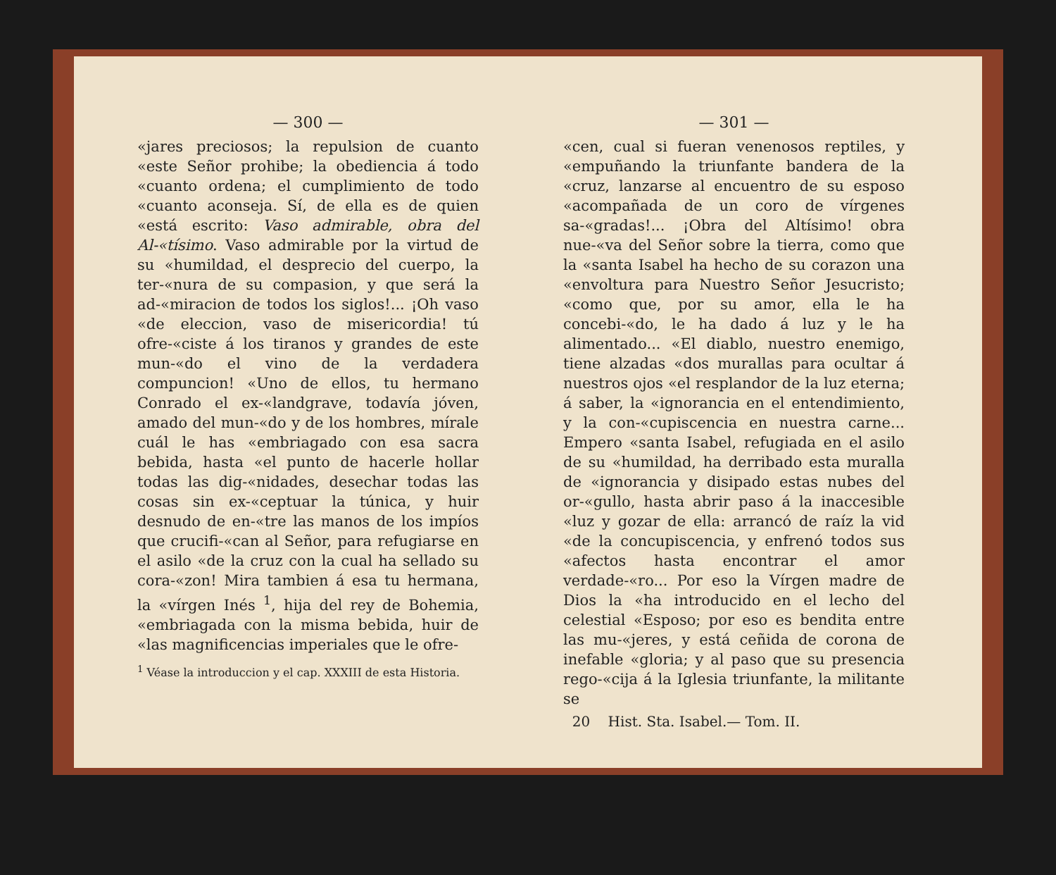— 300 —
«jares preciosos; la repulsion de cuanto «este Señor prohibe; la obediencia á todo «cuanto ordena; el cumplimiento de todo «cuanto aconseja. Sí, de ella es de quien «está escrito: Vaso admirable, obra del Al-«tísimo. Vaso admirable por la virtud de su «humildad, el desprecio del cuerpo, la ter-«nura de su compasion, y que será la ad-«miracion de todos los siglos!... ¡Oh vaso «de eleccion, vaso de misericordia! tú ofre-«ciste á los tiranos y grandes de este mun-«do el vino de la verdadera compuncion! «Uno de ellos, tu hermano Conrado el ex-«landgrave, todavía jóven, amado del mun-«do y de los hombres, mírale cuál le has «embriagado con esa sacra bebida, hasta «el punto de hacerle hollar todas las dig-«nidades, desechar todas las cosas sin ex-«ceptuar la túnica, y huir desnudo de en-«tre las manos de los impíos que crucifi-«can al Señor, para refugiarse en el asilo «de la cruz con la cual ha sellado su cora-«zon! Mira tambien á esa tu hermana, la «vírgen Inés <sup>1</sup>, hija del rey de Bohemia, «embriagada con la misma bebida, huir de «las magnificencias imperiales que le ofre-
<sup>1</sup> Véase la introduccion y el cap. XXXIII de esta Historia.
— 301 —
«cen, cual si fueran venenosos reptiles, y «empuñando la triunfante bandera de la «cruz, lanzarse al encuentro de su esposo «acompañada de un coro de vírgenes sa-«gradas!... ¡Obra del Altísimo! obra nue-«va del Señor sobre la tierra, como que la «santa Isabel ha hecho de su corazon una «envoltura para Nuestro Señor Jesucristo; «como que, por su amor, ella le ha concebi-«do, le ha dado á luz y le ha alimentado... «El diablo, nuestro enemigo, tiene alzadas «dos murallas para ocultar á nuestros ojos «el resplandor de la luz eterna; á saber, la «ignorancia en el entendimiento, y la con-«cupiscencia en nuestra carne... Empero «santa Isabel, refugiada en el asilo de su «humildad, ha derribado esta muralla de «ignorancia y disipado estas nubes del or-«gullo, hasta abrir paso á la inaccesible «luz y gozar de ella: arrancó de raíz la vid «de la concupiscencia, y enfrenó todos sus «afectos hasta encontrar el amor verdade-«ro... Por eso la Vírgen madre de Dios la «ha introducido en el lecho del celestial «Esposo; por eso es bendita entre las mu-«jeres, y está ceñida de corona de inefable «gloria; y al paso que su presencia rego-«cija á la Iglesia triunfante, la militante se
20 Hist. Sta. Isabel.— Tom. II.